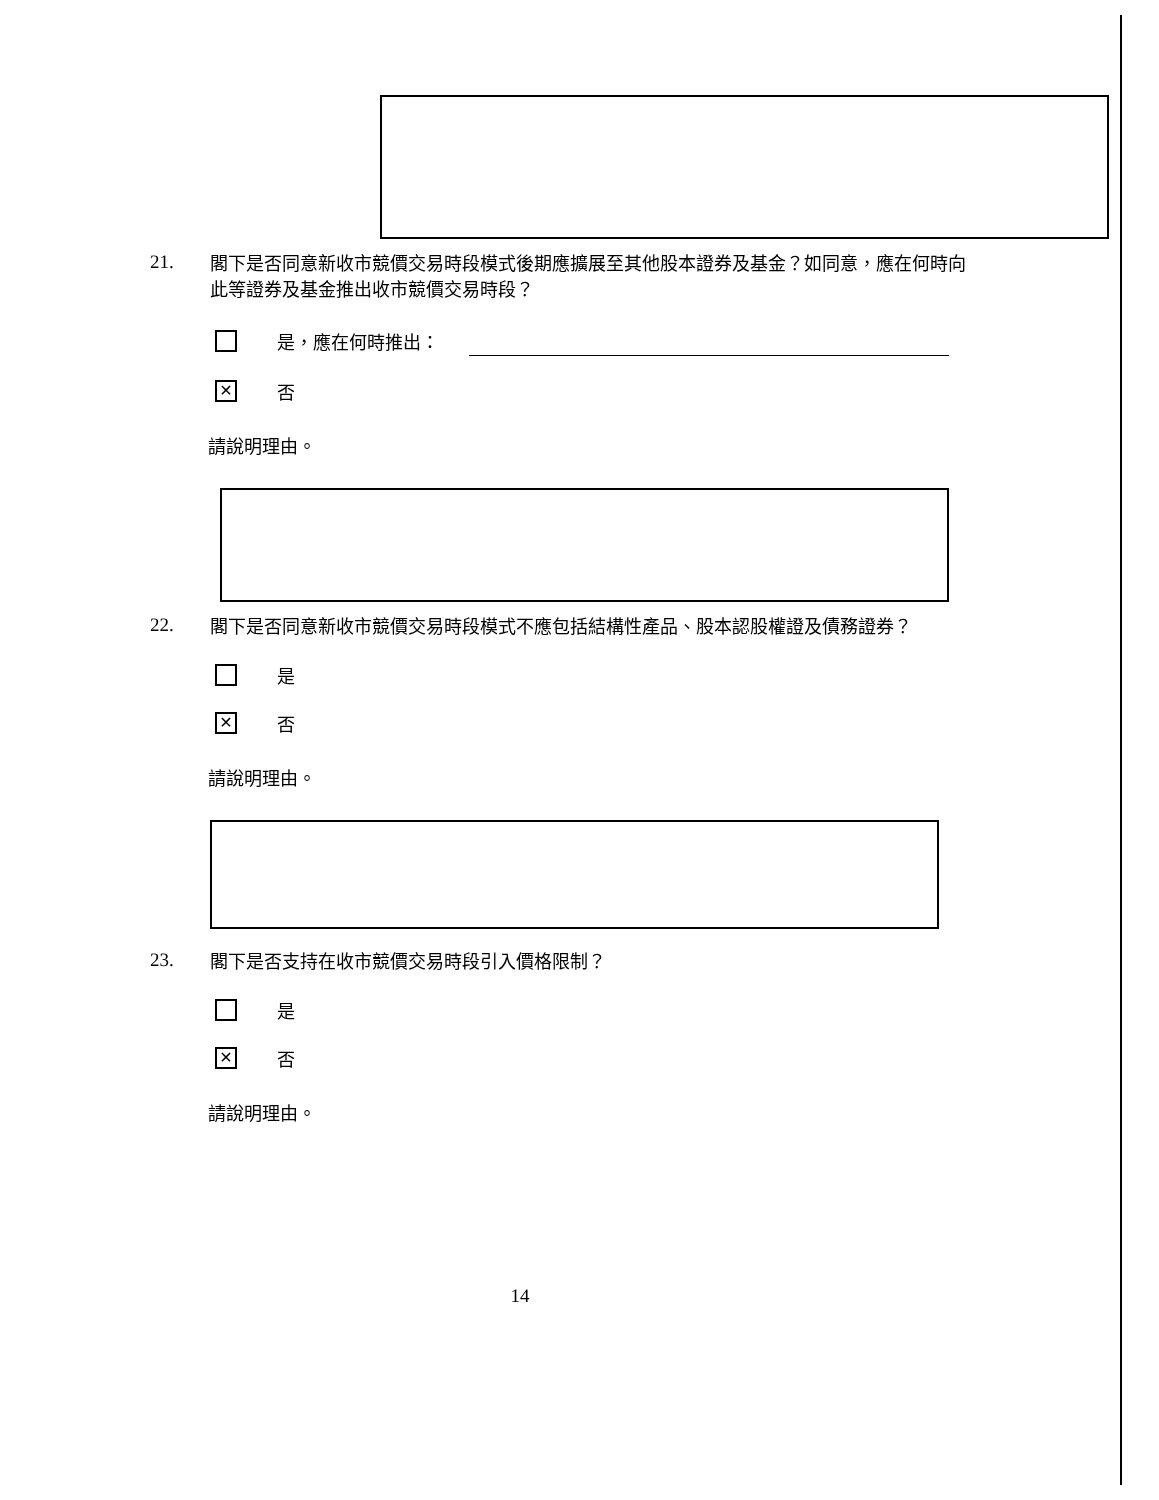21.
閣下是否同意新收市競價交易時段模式後期應擴展至其他股本證券及基金？如同意，應在何時向此等證券及基金推出收市競價交易時段？
是，應在何時推出：
✕
否
請說明理由。
22.
閣下是否同意新收市競價交易時段模式不應包括結構性產品、股本認股權證及債務證券？
是
✕
否
請說明理由。
23.
閣下是否支持在收市競價交易時段引入價格限制？
是
✕
否
請說明理由。
14